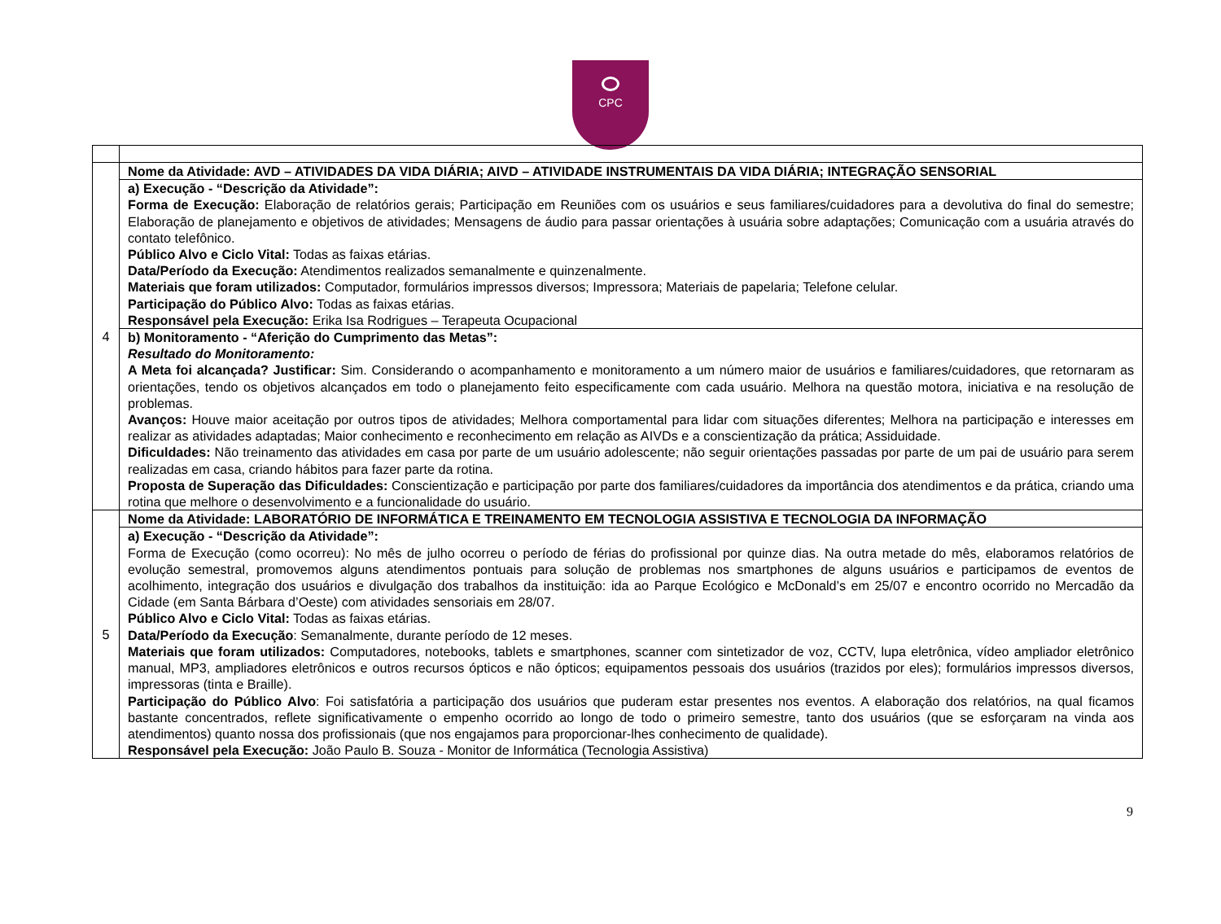CPC
| 4 | Nome da Atividade: AVD – ATIVIDADES DA VIDA DIÁRIA; AIVD – ATIVIDADE INSTRUMENTAIS DA VIDA DIÁRIA; INTEGRAÇÃO SENSORIAL |
| | a) Execução - “Descrição da Atividade”: Forma de Execução: Elaboração de relatórios gerais; Participação em Reuniões com os usuários e seus familiares/cuidadores para a devolutiva do final do semestre; Elaboração de planejamento e objetivos de atividades; Mensagens de áudio para passar orientações à usuária sobre adaptações; Comunicação com a usuária através do contato telefônico. Público Alvo e Ciclo Vital: Todas as faixas etárias. Data/Período da Execução: Atendimentos realizados semanalmente e quinzenalmente. Materiais que foram utilizados: Computador, formulários impressos diversos; Impressora; Materiais de papelaria; Telefone celular. Participação do Público Alvo: Todas as faixas etárias. Responsável pela Execução: Erika Isa Rodrigues – Terapeuta Ocupacional |
| | b) Monitoramento - “Aferição do Cumprimento das Metas”: Resultado do Monitoramento: A Meta foi alcançada? Justificar: Sim. Considerando o acompanhamento e monitoramento a um número maior de usuários e familiares/cuidadores, que retornaram as orientações, tendo os objetivos alcançados em todo o planejamento feito especificamente com cada usuário. Melhora na questão motora, iniciativa e na resolução de problemas. Avanços: Houve maior aceitação por outros tipos de atividades; Melhora comportamental para lidar com situações diferentes; Melhora na participação e interesses em realizar as atividades adaptadas; Maior conhecimento e reconhecimento em relação as AIVDs e a conscientização da prática; Assiduidade. Dificuldades: Não treinamento das atividades em casa por parte de um usuário adolescente; não seguir orientações passadas por parte de um pai de usuário para serem realizadas em casa, criando hábitos para fazer parte da rotina. Proposta de Superação das Dificuldades: Conscientização e participação por parte dos familiares/cuidadores da importância dos atendimentos e da prática, criando uma rotina que melhore o desenvolvimento e a funcionalidade do usuário. |
| 5 | Nome da Atividade: LABORATÓRIO DE INFORMÁTICA E TREINAMENTO EM TECNOLOGIA ASSISTIVA E TECNOLOGIA DA INFORMAÇÃO |
| | a) Execução - “Descrição da Atividade”: Forma de Execução (como ocorreu): No mês de julho ocorreu o período de férias do profissional por quinze dias. Na outra metade do mês, elaboramos relatórios de evolução semestral, promovemos alguns atendimentos pontuais para solução de problemas nos smartphones de alguns usuários e participamos de eventos de acolhimento, integração dos usuários e divulgação dos trabalhos da instituição: ida ao Parque Ecológico e McDonald’s em 25/07 e encontro ocorrido no Mercadão da Cidade (em Santa Bárbara d’Oeste) com atividades sensoriais em 28/07. Público Alvo e Ciclo Vital: Todas as faixas etárias. Data/Período da Execução : Semanalmente, durante período de 12 meses. Materiais que foram utilizados: Computadores, notebooks, tablets e smartphones, scanner com sintetizador de voz, CCTV, lupa eletrônica, vídeo ampliador eletrônico manual, MP3, ampliadores eletrônicos e outros recursos ópticos e não ópticos; equipamentos pessoais dos usuários (trazidos por eles); formulários impressos diversos, impressoras (tinta e Braille). Participação do Público Alvo : Foi satisfatória a participação dos usuários que puderam estar presentes nos eventos. A elaboração dos relatórios, na qual ficamos bastante concentrados, reflete significativamente o empenho ocorrido ao longo de todo o primeiro semestre, tanto dos usuários (que se esforçaram na vinda aos atendimentos) quanto nossa dos profissionais (que nos engajamos para proporcionar-lhes conhecimento de qualidade). Responsável pela Execução: João Paulo B. Souza - Monitor de Informática (Tecnologia Assistiva) |
9